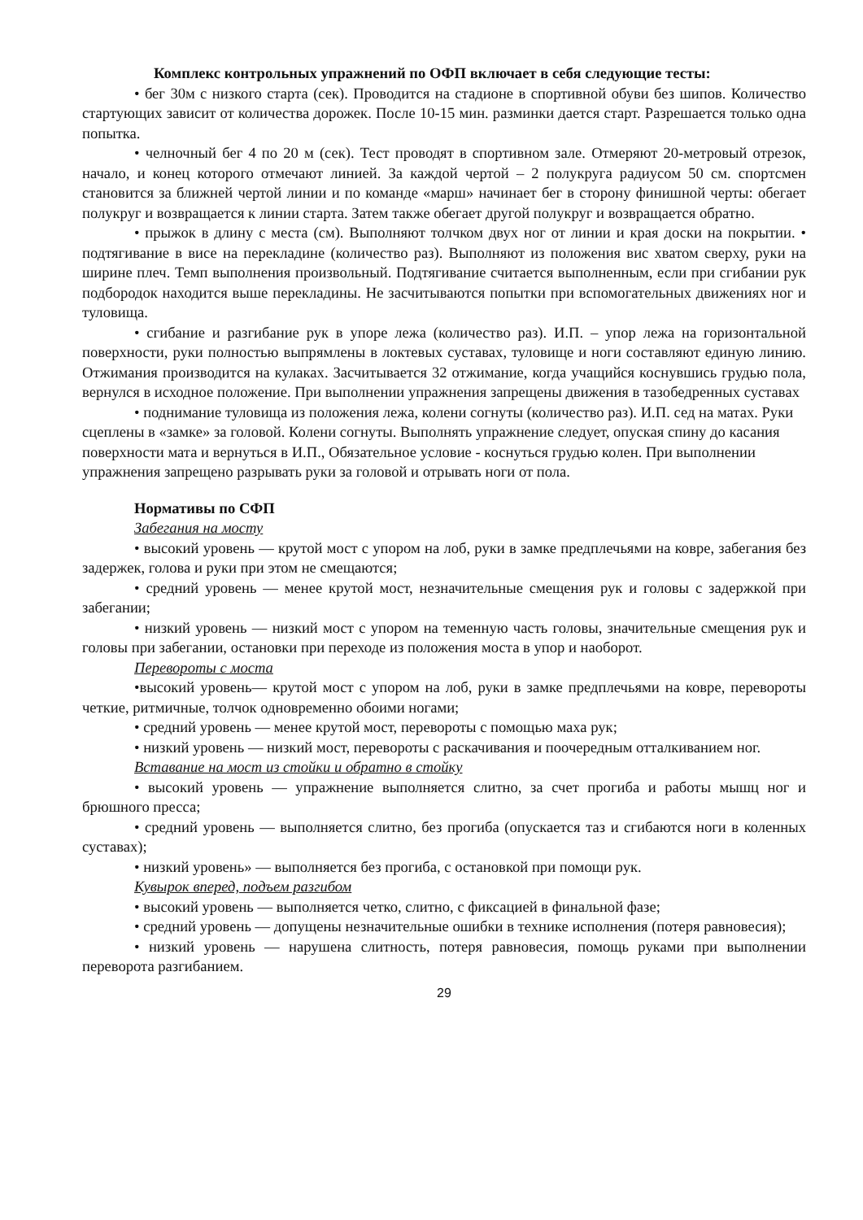Комплекс контрольных упражнений по ОФП включает в себя следующие тесты:
• бег 30м с низкого старта (сек). Проводится на стадионе в спортивной обуви без шипов. Количество стартующих зависит от количества дорожек. После 10-15 мин. разминки дается старт. Разрешается только одна попытка.
• челночный бег 4 по 20 м (сек). Тест проводят в спортивном зале. Отмеряют 20-метровый отрезок, начало, и конец которого отмечают линией. За каждой чертой – 2 полукруга радиусом 50 см. спортсмен становится за ближней чертой линии и по команде «марш» начинает бег в сторону финишной черты: обегает полукруг и возвращается к линии старта. Затем также обегает другой полукруг и возвращается обратно.
• прыжок в длину с места (см). Выполняют толчком двух ног от линии и края доски на покрытии. • подтягивание в висе на перекладине (количество раз). Выполняют из положения вис хватом сверху, руки на ширине плеч. Темп выполнения произвольный. Подтягивание считается выполненным, если при сгибании рук подбородок находится выше перекладины. Не засчитываются попытки при вспомогательных движениях ног и туловища.
• сгибание и разгибание рук в упоре лежа (количество раз). И.П. – упор лежа на горизонтальной поверхности, руки полностью выпрямлены в локтевых суставах, туловище и ноги составляют единую линию. Отжимания производится на кулаках. Засчитывается 32 отжимание, когда учащийся коснувшись грудью пола, вернулся в исходное положение. При выполнении упражнения запрещены движения в тазобедренных суставах
• поднимание туловища из положения лежа, колени согнуты (количество раз). И.П. сед на матах. Руки сцеплены в «замке» за головой. Колени согнуты. Выполнять упражнение следует, опуская спину до касания поверхности мата и вернуться в И.П., Обязательное условие - коснуться грудью колен. При выполнении упражнения запрещено разрывать руки за головой и отрывать ноги от пола.
Нормативы по СФП
Забегания на мосту
• высокий уровень — крутой мост с упором на лоб, руки в замке предплечьями на ковре, забегания без задержек, голова и руки при этом не смещаются;
• средний уровень — менее крутой мост, незначительные смещения рук и головы с задержкой при забегании;
• низкий уровень — низкий мост с упором на теменную часть головы, значительные смещения рук и головы при забегании, остановки при переходе из положения моста в упор и наоборот.
Перевороты с моста
•высокий уровень— крутой мост с упором на лоб, руки в замке предплечьями на ковре, перевороты четкие, ритмичные, толчок одновременно обоими ногами;
• средний уровень — менее крутой мост, перевороты с помощью маха рук;
• низкий уровень — низкий мост, перевороты с раскачивания и поочередным отталкиванием ног.
Вставание на мост из стойки и обратно в стойку
• высокий уровень — упражнение выполняется слитно, за счет прогиба и работы мышц ног и брюшного пресса;
• средний уровень — выполняется слитно, без прогиба (опускается таз и сгибаются ноги в коленных суставах);
• низкий уровень» — выполняется без прогиба, с остановкой при помощи рук.
Кувырок вперед, подъем разгибом
• высокий уровень — выполняется четко, слитно, с фиксацией в финальной фазе;
• средний уровень — допущены незначительные ошибки в технике исполнения (потеря равновесия);
• низкий уровень — нарушена слитность, потеря равновесия, помощь руками при выполнении переворота разгибанием.
29